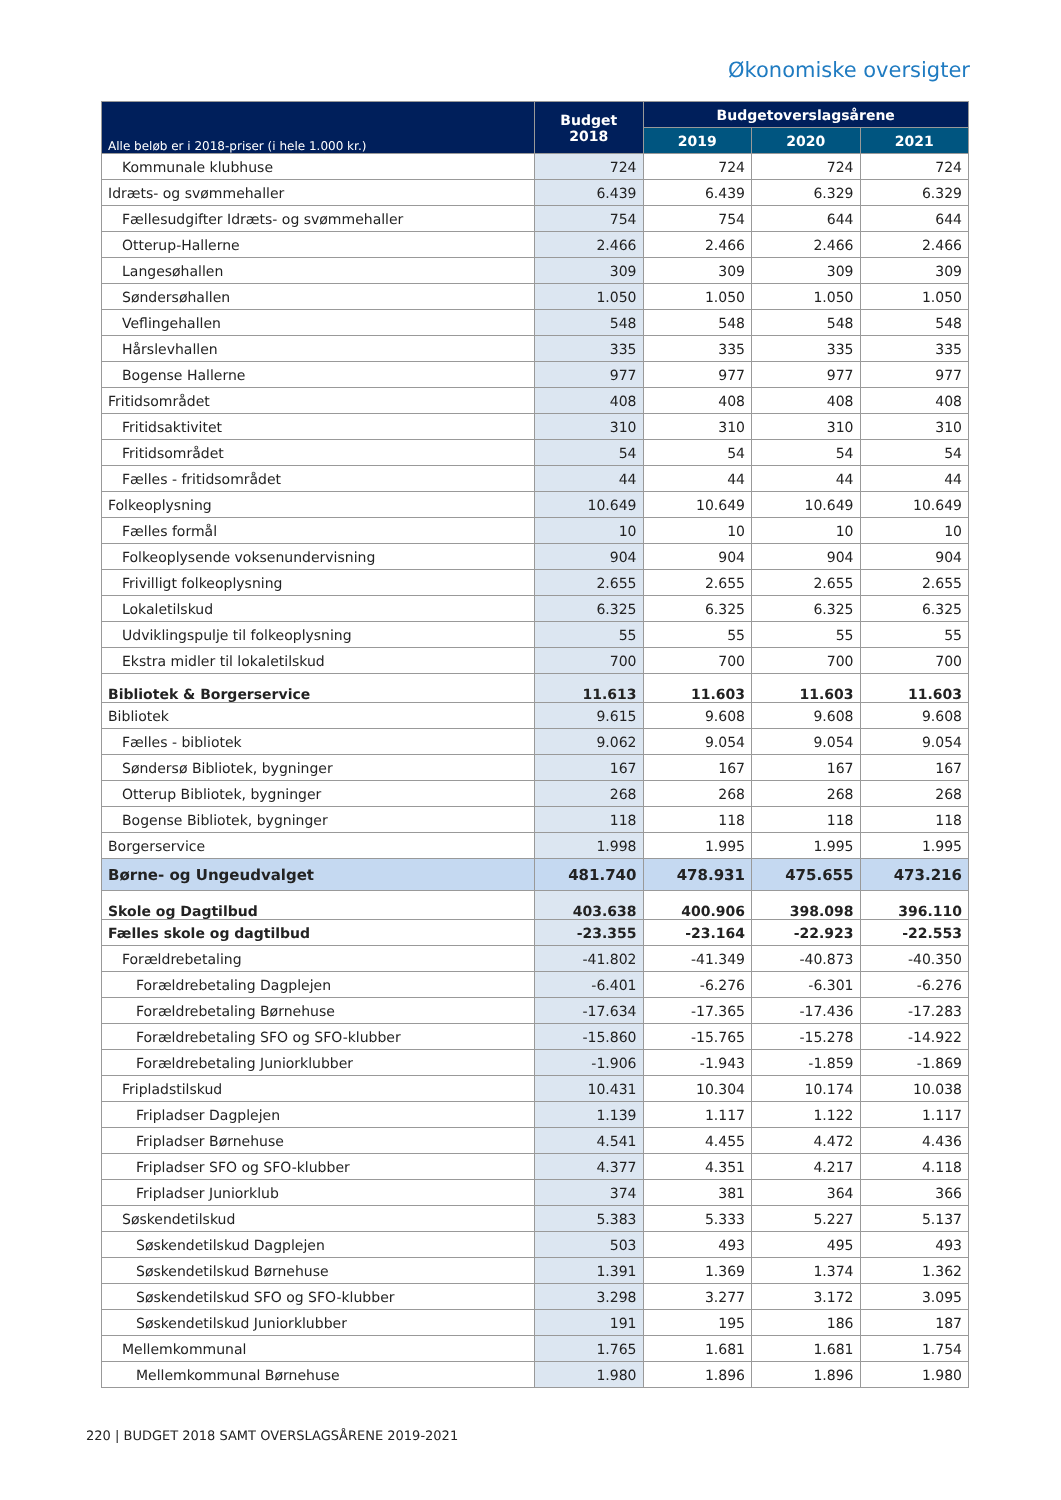Økonomiske oversigter
| Alle beløb er i 2018-priser (i hele 1.000 kr.) | Budget 2018 | Budgetoverslagsårene | | |
| --- | --- | --- | --- | --- |
| | | 2019 | 2020 | 2021 |
| Kommunale klubhuse | 724 | 724 | 724 | 724 |
| Idræts- og svømmehaller | 6.439 | 6.439 | 6.329 | 6.329 |
| Fællesudgifter Idræts- og svømmehaller | 754 | 754 | 644 | 644 |
| Otterup-Hallerne | 2.466 | 2.466 | 2.466 | 2.466 |
| Langesøhallen | 309 | 309 | 309 | 309 |
| Søndersøhallen | 1.050 | 1.050 | 1.050 | 1.050 |
| Veflingehallen | 548 | 548 | 548 | 548 |
| Hårslevhallen | 335 | 335 | 335 | 335 |
| Bogense Hallerne | 977 | 977 | 977 | 977 |
| Fritidsområdet | 408 | 408 | 408 | 408 |
| Fritidsaktivitet | 310 | 310 | 310 | 310 |
| Fritidsområdet | 54 | 54 | 54 | 54 |
| Fælles - fritidsområdet | 44 | 44 | 44 | 44 |
| Folkeoplysning | 10.649 | 10.649 | 10.649 | 10.649 |
| Fælles formål | 10 | 10 | 10 | 10 |
| Folkeoplysende voksenundervisning | 904 | 904 | 904 | 904 |
| Frivilligt folkeoplysning | 2.655 | 2.655 | 2.655 | 2.655 |
| Lokaletilskud | 6.325 | 6.325 | 6.325 | 6.325 |
| Udviklingspulje til folkeoplysning | 55 | 55 | 55 | 55 |
| Ekstra midler til lokaletilskud | 700 | 700 | 700 | 700 |
| Bibliotek & Borgerservice | 11.613 | 11.603 | 11.603 | 11.603 |
| Bibliotek | 9.615 | 9.608 | 9.608 | 9.608 |
| Fælles - bibliotek | 9.062 | 9.054 | 9.054 | 9.054 |
| Søndersø Bibliotek, bygninger | 167 | 167 | 167 | 167 |
| Otterup Bibliotek, bygninger | 268 | 268 | 268 | 268 |
| Bogense Bibliotek, bygninger | 118 | 118 | 118 | 118 |
| Borgerservice | 1.998 | 1.995 | 1.995 | 1.995 |
| Børne- og Ungeudvalget | 481.740 | 478.931 | 475.655 | 473.216 |
| Skole og Dagtilbud | 403.638 | 400.906 | 398.098 | 396.110 |
| Fælles skole og dagtilbud | -23.355 | -23.164 | -22.923 | -22.553 |
| Forældrebetaling | -41.802 | -41.349 | -40.873 | -40.350 |
| Forældrebetaling Dagplejen | -6.401 | -6.276 | -6.301 | -6.276 |
| Forældrebetaling Børnehuse | -17.634 | -17.365 | -17.436 | -17.283 |
| Forældrebetaling SFO og SFO-klubber | -15.860 | -15.765 | -15.278 | -14.922 |
| Forældrebetaling Juniorklubber | -1.906 | -1.943 | -1.859 | -1.869 |
| Fripladstilskud | 10.431 | 10.304 | 10.174 | 10.038 |
| Fripladser Dagplejen | 1.139 | 1.117 | 1.122 | 1.117 |
| Fripladser Børnehuse | 4.541 | 4.455 | 4.472 | 4.436 |
| Fripladser SFO og SFO-klubber | 4.377 | 4.351 | 4.217 | 4.118 |
| Fripladser Juniorklub | 374 | 381 | 364 | 366 |
| Søskendetilskud | 5.383 | 5.333 | 5.227 | 5.137 |
| Søskendetilskud Dagplejen | 503 | 493 | 495 | 493 |
| Søskendetilskud Børnehuse | 1.391 | 1.369 | 1.374 | 1.362 |
| Søskendetilskud SFO og SFO-klubber | 3.298 | 3.277 | 3.172 | 3.095 |
| Søskendetilskud Juniorklubber | 191 | 195 | 186 | 187 |
| Mellemkommunal | 1.765 | 1.681 | 1.681 | 1.754 |
| Mellemkommunal Børnehuse | 1.980 | 1.896 | 1.896 | 1.980 |
220 | BUDGET 2018 SAMT OVERSLAGSÅRENE 2019-2021